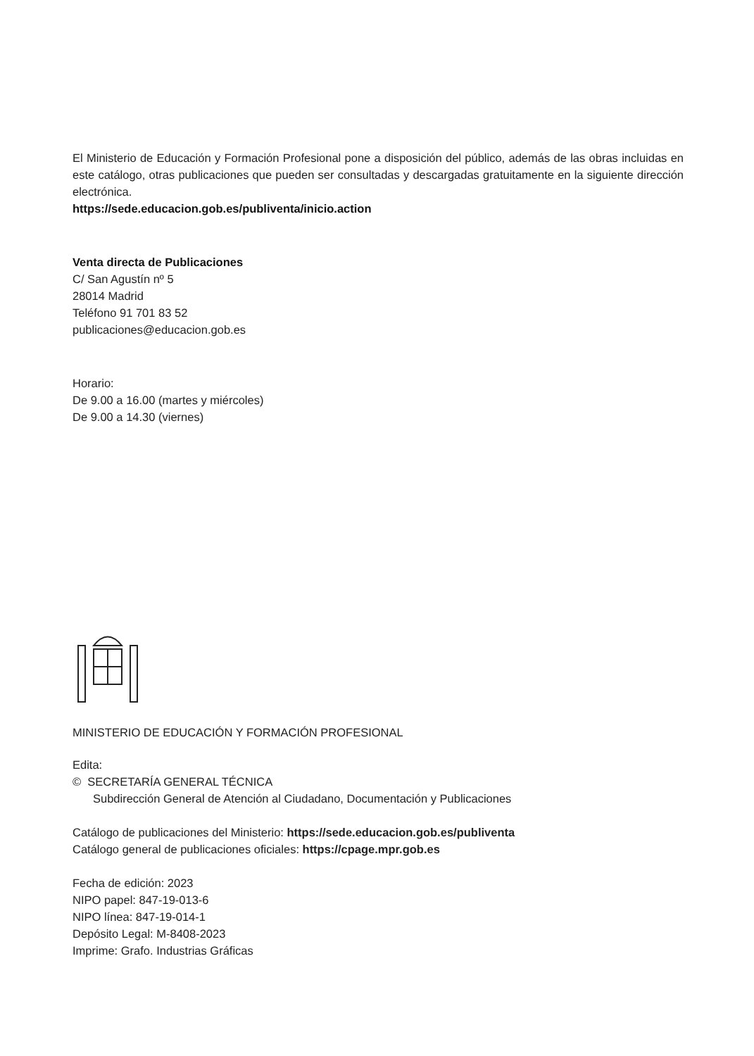El Ministerio de Educación y Formación Profesional pone a disposición del público, además de las obras incluidas en este catálogo, otras publicaciones que pueden ser consultadas y descargadas gratuitamente en la siguiente dirección electrónica.
https://sede.educacion.gob.es/publiventa/inicio.action
Venta directa de Publicaciones
C/ San Agustín nº 5
28014 Madrid
Teléfono 91 701 83 52
publicaciones@educacion.gob.es
Horario:
De 9.00 a 16.00 (martes y miércoles)
De 9.00 a 14.30 (viernes)
MINISTERIO DE EDUCACIÓN Y FORMACIÓN PROFESIONAL
Edita:
© SECRETARÍA GENERAL TÉCNICA
Subdirección General de Atención al Ciudadano, Documentación y Publicaciones
Catálogo de publicaciones del Ministerio: https://sede.educacion.gob.es/publiventa
Catálogo general de publicaciones oficiales: https://cpage.mpr.gob.es
Fecha de edición: 2023
NIPO papel: 847-19-013-6
NIPO línea: 847-19-014-1
Depósito Legal: M-8408-2023
Imprime: Grafo. Industrias Gráficas